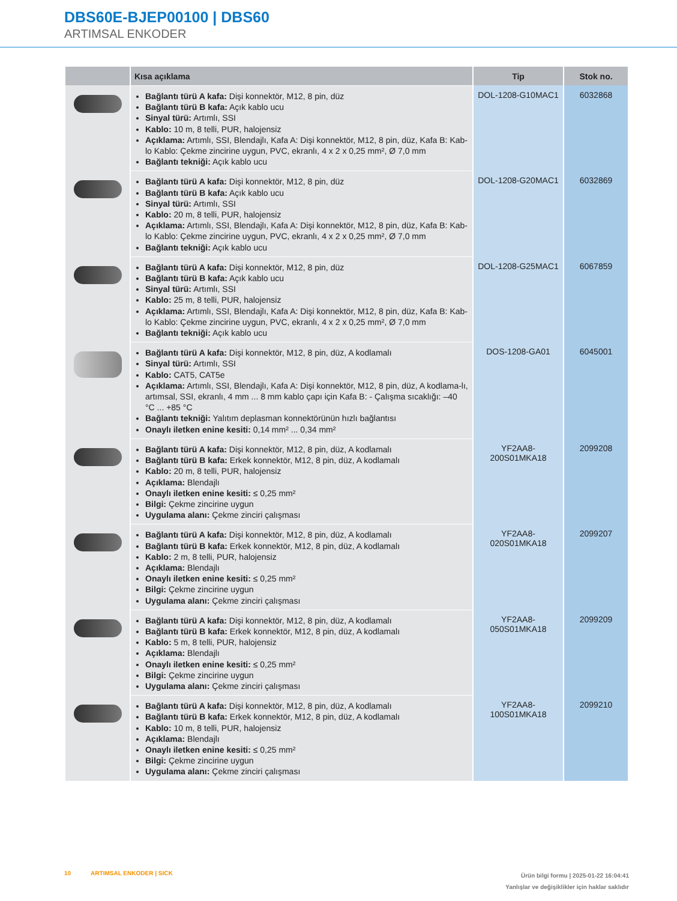DBS60E-BJEP00100 | DBS60
ARTIMSAL ENKODER
| | Kısa açıklama | Tip | Stok no. |
| --- | --- | --- | --- |
| | Bağlantı türü A kafa: Dişi konnektör, M12, 8 pin, düz Bağlantı türü B kafa: Açık kablo ucu Sinyal türü: Artımlı, SSI Kablo: 10 m, 8 telli, PUR, halojensiz Açıklama: Artımlı, SSI, Blendajlı, Kafa A: Dişi konnektör, M12, 8 pin, düz, Kafa B: Kab-lo Kablo: Çekme zincirine uygun, PVC, ekranlı, 4 x 2 x 0,25 mm², Ø 7,0 mm Bağlantı tekniği: Açık kablo ucu | DOL-1208-G10MAC1 | 6032868 |
| | Bağlantı türü A kafa: Dişi konnektör, M12, 8 pin, düz Bağlantı türü B kafa: Açık kablo ucu Sinyal türü: Artımlı, SSI Kablo: 20 m, 8 telli, PUR, halojensiz Açıklama: Artımlı, SSI, Blendajlı, Kafa A: Dişi konnektör, M12, 8 pin, düz, Kafa B: Kab-lo Kablo: Çekme zincirine uygun, PVC, ekranlı, 4 x 2 x 0,25 mm², Ø 7,0 mm Bağlantı tekniği: Açık kablo ucu | DOL-1208-G20MAC1 | 6032869 |
| | Bağlantı türü A kafa: Dişi konnektör, M12, 8 pin, düz Bağlantı türü B kafa: Açık kablo ucu Sinyal türü: Artımlı, SSI Kablo: 25 m, 8 telli, PUR, halojensiz Açıklama: Artımlı, SSI, Blendajlı, Kafa A: Dişi konnektör, M12, 8 pin, düz, Kafa B: Kab-lo Kablo: Çekme zincirine uygun, PVC, ekranlı, 4 x 2 x 0,25 mm², Ø 7,0 mm Bağlantı tekniği: Açık kablo ucu | DOL-1208-G25MAC1 | 6067859 |
| | Bağlantı türü A kafa: Dişi konnektör, M12, 8 pin, düz, A kodlamalı Sinyal türü: Artımlı, SSI Kablo: CAT5, CAT5e Açıklama: Artımlı, SSI, Blendajlı, Kafa A: Dişi konnektör, M12, 8 pin, düz, A kodlama-lı, artımsal, SSI, ekranlı, 4 mm ... 8 mm kablo çapı için Kafa B: - Çalışma sıcaklığı: –40 °C ... +85 °C Bağlantı tekniği: Yalıtım deplasman konnektörünün hızlı bağlantısı Onaylı iletken enine kesiti: 0,14 mm² ... 0,34 mm² | DOS-1208-GA01 | 6045001 |
| | Bağlantı türü A kafa: Dişi konnektör, M12, 8 pin, düz, A kodlamalı Bağlantı türü B kafa: Erkek konnektör, M12, 8 pin, düz, A kodlamalı Kablo: 20 m, 8 telli, PUR, halojensiz Açıklama: Blendajlı Onaylı iletken enine kesiti: ≤ 0,25 mm² Bilgi: Çekme zincirine uygun Uygulama alanı: Çekme zinciri çalışması | YF2AA8- 200S01MKA18 | 2099208 |
| | Bağlantı türü A kafa: Dişi konnektör, M12, 8 pin, düz, A kodlamalı Bağlantı türü B kafa: Erkek konnektör, M12, 8 pin, düz, A kodlamalı Kablo: 2 m, 8 telli, PUR, halojensiz Açıklama: Blendajlı Onaylı iletken enine kesiti: ≤ 0,25 mm² Bilgi: Çekme zincirine uygun Uygulama alanı: Çekme zinciri çalışması | YF2AA8- 020S01MKA18 | 2099207 |
| | Bağlantı türü A kafa: Dişi konnektör, M12, 8 pin, düz, A kodlamalı Bağlantı türü B kafa: Erkek konnektör, M12, 8 pin, düz, A kodlamalı Kablo: 5 m, 8 telli, PUR, halojensiz Açıklama: Blendajlı Onaylı iletken enine kesiti: ≤ 0,25 mm² Bilgi: Çekme zincirine uygun Uygulama alanı: Çekme zinciri çalışması | YF2AA8- 050S01MKA18 | 2099209 |
| | Bağlantı türü A kafa: Dişi konnektör, M12, 8 pin, düz, A kodlamalı Bağlantı türü B kafa: Erkek konnektör, M12, 8 pin, düz, A kodlamalı Kablo: 10 m, 8 telli, PUR, halojensiz Açıklama: Blendajlı Onaylı iletken enine kesiti: ≤ 0,25 mm² Bilgi: Çekme zincirine uygun Uygulama alanı: Çekme zinciri çalışması | YF2AA8- 100S01MKA18 | 2099210 |
10 ARTIMSAL ENKODER | SICK
Ürün bilgi formu | 2025-01-22 16:04:41
Yanlışlar ve değişiklikler için haklar saklıdır